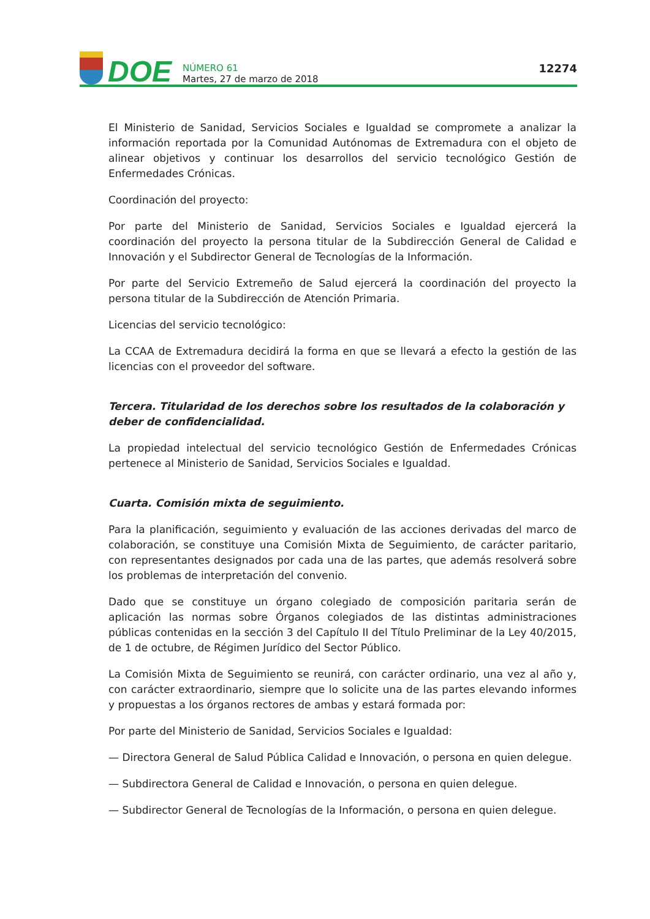DOE
NÚMERO 61
Martes, 27 de marzo de 2018
12274
El Ministerio de Sanidad, Servicios Sociales e Igualdad se compromete a analizar la información reportada por la Comunidad Autónomas de Extremadura con el objeto de alinear objetivos y continuar los desarrollos del servicio tecnológico Gestión de Enfermedades Crónicas.
Coordinación del proyecto:
Por parte del Ministerio de Sanidad, Servicios Sociales e Igualdad ejercerá la coordinación del proyecto la persona titular de la Subdirección General de Calidad e Innovación y el Subdirector General de Tecnologías de la Información.
Por parte del Servicio Extremeño de Salud ejercerá la coordinación del proyecto la persona titular de la Subdirección de Atención Primaria.
Licencias del servicio tecnológico:
La CCAA de Extremadura decidirá la forma en que se llevará a efecto la gestión de las licencias con el proveedor del software.
Tercera. Titularidad de los derechos sobre los resultados de la colaboración y deber de confidencialidad.
La propiedad intelectual del servicio tecnológico Gestión de Enfermedades Crónicas pertenece al Ministerio de Sanidad, Servicios Sociales e Igualdad.
Cuarta. Comisión mixta de seguimiento.
Para la planificación, seguimiento y evaluación de las acciones derivadas del marco de colaboración, se constituye una Comisión Mixta de Seguimiento, de carácter paritario, con representantes designados por cada una de las partes, que además resolverá sobre los problemas de interpretación del convenio.
Dado que se constituye un órgano colegiado de composición paritaria serán de aplicación las normas sobre Órganos colegiados de las distintas administraciones públicas contenidas en la sección 3 del Capítulo II del Título Preliminar de la Ley 40/2015, de 1 de octubre, de Régimen Jurídico del Sector Público.
La Comisión Mixta de Seguimiento se reunirá, con carácter ordinario, una vez al año y, con carácter extraordinario, siempre que lo solicite una de las partes elevando informes y propuestas a los órganos rectores de ambas y estará formada por:
Por parte del Ministerio de Sanidad, Servicios Sociales e Igualdad:
— Directora General de Salud Pública Calidad e Innovación, o persona en quien delegue.
— Subdirectora General de Calidad e Innovación, o persona en quien delegue.
— Subdirector General de Tecnologías de la Información, o persona en quien delegue.